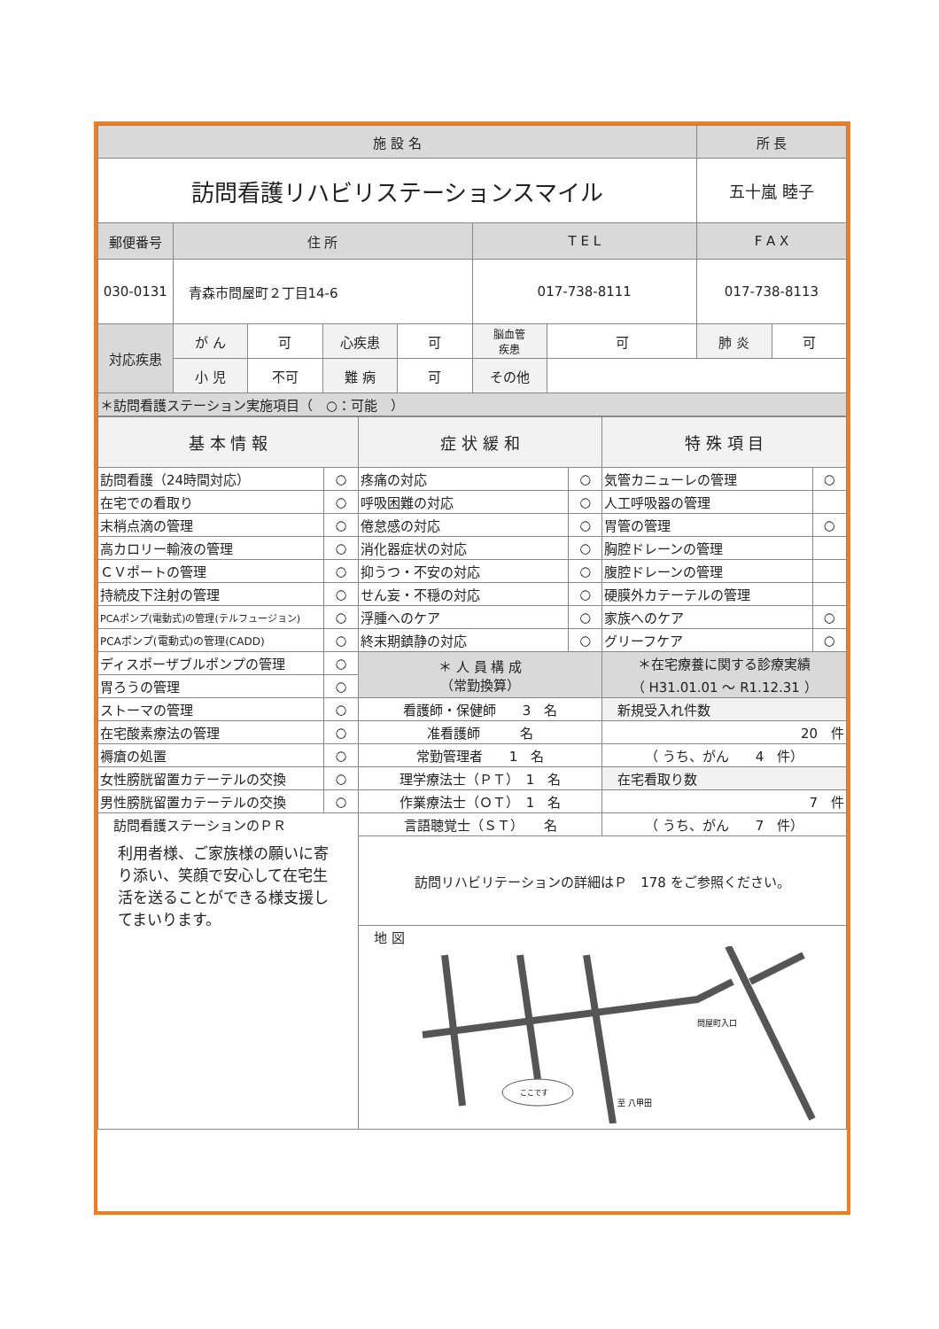| 施 設 名 | | | | | | | 所 長 | |
| --- | --- | --- | --- | --- | --- | --- | --- | --- |
| 訪問看護リハビリステーションスマイル | | | | | | | 五十嵐 睦子 | |
| 郵便番号 | 住 所 | | | | T E L | | F A X | |
| 030-0131 | 青森市問屋町２丁目14-6 | | | | 017-738-8111 | | 017-738-8113 | |
| 対応疾患 | が ん | 可 | 心疾患 | 可 | 脳血管 疾患 | 可 | 肺 炎 | 可 |
| | 小 児 | 不可 | 難 病 | 可 | その他 | | | |
| ＊訪問看護ステーション実施項目（ ○：可能 ） | | | | | | | | |
| 基 本 情 報 | | 症 状 緩 和 | | 特 殊 項 目 | |
| --- | --- | --- | --- | --- | --- |
| 訪問看護（24時間対応） | ○ | 疼痛の対応 | ○ | 気管カニューレの管理 | ○ |
| 在宅での看取り | ○ | 呼吸困難の対応 | ○ | 人工呼吸器の管理 | |
| 末梢点滴の管理 | ○ | 倦怠感の対応 | ○ | 胃管の管理 | ○ |
| 高カロリー輸液の管理 | ○ | 消化器症状の対応 | ○ | 胸腔ドレーンの管理 | |
| ＣＶポートの管理 | ○ | 抑うつ・不安の対応 | ○ | 腹腔ドレーンの管理 | |
| 持続皮下注射の管理 | ○ | せん妄・不穏の対応 | ○ | 硬膜外カテーテルの管理 | |
| PCAポンプ(電動式)の管理(テルフュージョン) | ○ | 浮腫へのケア | ○ | 家族へのケア | ○ |
| PCAポンプ(電動式)の管理(CADD) | ○ | 終末期鎮静の対応 | ○ | グリーフケア | ○ |
| ディスポーザブルポンプの管理 | ○ | ＊ 人 員 構 成 （常勤換算） | | ＊在宅療養に関する診療実績 （ H31.01.01 ～ R1.12.31 ） | |
| 胃ろうの管理 | ○ | | | | |
| ストーマの管理 | ○ | 看護師・保健師 3 名 | | 新規受入れ件数 | |
| 在宅酸素療法の管理 | ○ | 准看護師 名 | | 20 件 | |
| 褥瘡の処置 | ○ | 常勤管理者 1 名 | | （ うち、がん 4 件） | |
| 女性膀胱留置カテーテルの交換 | ○ | 理学療法士（ＰＴ） 1 名 | | 在宅看取り数 | |
| 男性膀胱留置カテーテルの交換 | ○ | 作業療法士（ＯＴ） 1 名 | | 7 件 | |
| 訪問看護ステーションのＰＲ 利用者様、ご家族様の願いに寄り添い、笑顔で安心して在宅生活を送ることができる様支援してまいります。 | | 言語聴覚士（ＳＴ） 名 | | （ うち、がん 7 件） | |
| | | 訪問リハビリテーションの詳細はＰ 178 をご参照ください。 | | | |
| | | 地 図 問屋町入口 至 八甲田 ここです | | | |